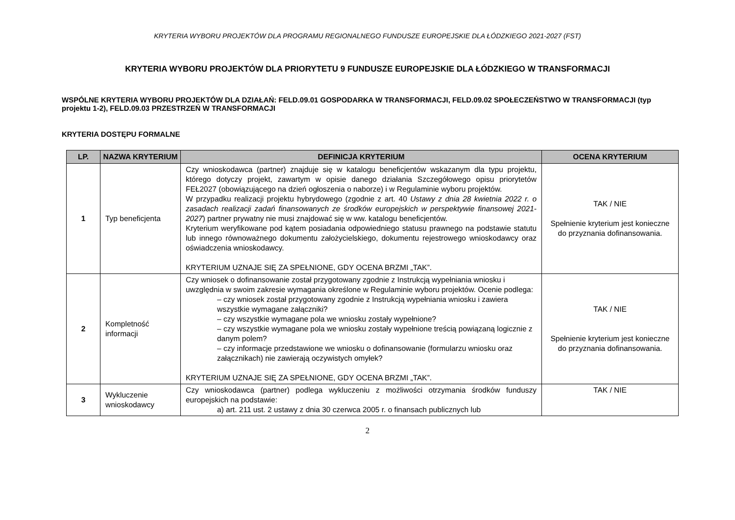KRYTERIA WYBORU PROJEKTÓW DLA PROGRAMU REGIONALNEGO FUNDUSZE EUROPEJSKIE DLA ŁÓDZKIEGO 2021-2027 (FST)
KRYTERIA WYBORU PROJEKTÓW DLA PRIORYTETU 9 FUNDUSZE EUROPEJSKIE DLA ŁÓDZKIEGO W TRANSFORMACJI
WSPÓLNE KRYTERIA WYBORU PROJEKTÓW DLA DZIAŁAŃ: FELD.09.01 GOSPODARKA W TRANSFORMACJI, FELD.09.02 SPOŁECZEŃSTWO W TRANSFORMACJI (typ projektu 1-2), FELD.09.03 PRZESTRZEŃ W TRANSFORMACJI
KRYTERIA DOSTĘPU FORMALNE
| LP. | NAZWA KRYTERIUM | DEFINICJA KRYTERIUM | OCENA KRYTERIUM |
| --- | --- | --- | --- |
| 1 | Typ beneficjenta | Czy wnioskodawca (partner) znajduje się w katalogu beneficjentów wskazanym dla typu projektu, którego dotyczy projekt, zawartym w opisie danego działania Szczegółowego opisu priorytetów FEŁ2027 (obowiązującego na dzień ogłoszenia o naborze) i w Regulaminie wyboru projektów. W przypadku realizacji projektu hybrydowego (zgodnie z art. 40 Ustawy z dnia 28 kwietnia 2022 r. o zasadach realizacji zadań finansowanych ze środków europejskich w perspektywie finansowej 2021-2027 ) partner prywatny nie musi znajdować się w ww. katalogu beneficjentów. Kryterium weryfikowane pod kątem posiadania odpowiedniego statusu prawnego na podstawie statutu lub innego równoważnego dokumentu założycielskiego, dokumentu rejestrowego wnioskodawcy oraz oświadczenia wnioskodawcy. KRYTERIUM UZNAJE SIĘ ZA SPEŁNIONE, GDY OCENA BRZMI „TAK”. | TAK / NIE Spełnienie kryterium jest konieczne do przyznania dofinansowania. |
| 2 | Kompletność informacji | Czy wniosek o dofinansowanie został przygotowany zgodnie z Instrukcją wypełniania wniosku i uwzględnia w swoim zakresie wymagania określone w Regulaminie wyboru projektów. Ocenie podlega: – czy wniosek został przygotowany zgodnie z Instrukcją wypełniania wniosku i zawiera wszystkie wymagane załączniki? – czy wszystkie wymagane pola we wniosku zostały wypełnione? – czy wszystkie wymagane pola we wniosku zostały wypełnione treścią powiązaną logicznie z danym polem? – czy informacje przedstawione we wniosku o dofinansowanie (formularzu wniosku oraz załącznikach) nie zawierają oczywistych omyłek? KRYTERIUM UZNAJE SIĘ ZA SPEŁNIONE, GDY OCENA BRZMI „TAK”. | TAK / NIE Spełnienie kryterium jest konieczne do przyznania dofinansowania. |
| 3 | Wykluczenie wnioskodawcy | Czy wnioskodawca (partner) podlega wykluczeniu z możliwości otrzymania środków funduszy europejskich na podstawie: a) art. 211 ust. 2 ustawy z dnia 30 czerwca 2005 r. o finansach publicznych lub | TAK / NIE |
2